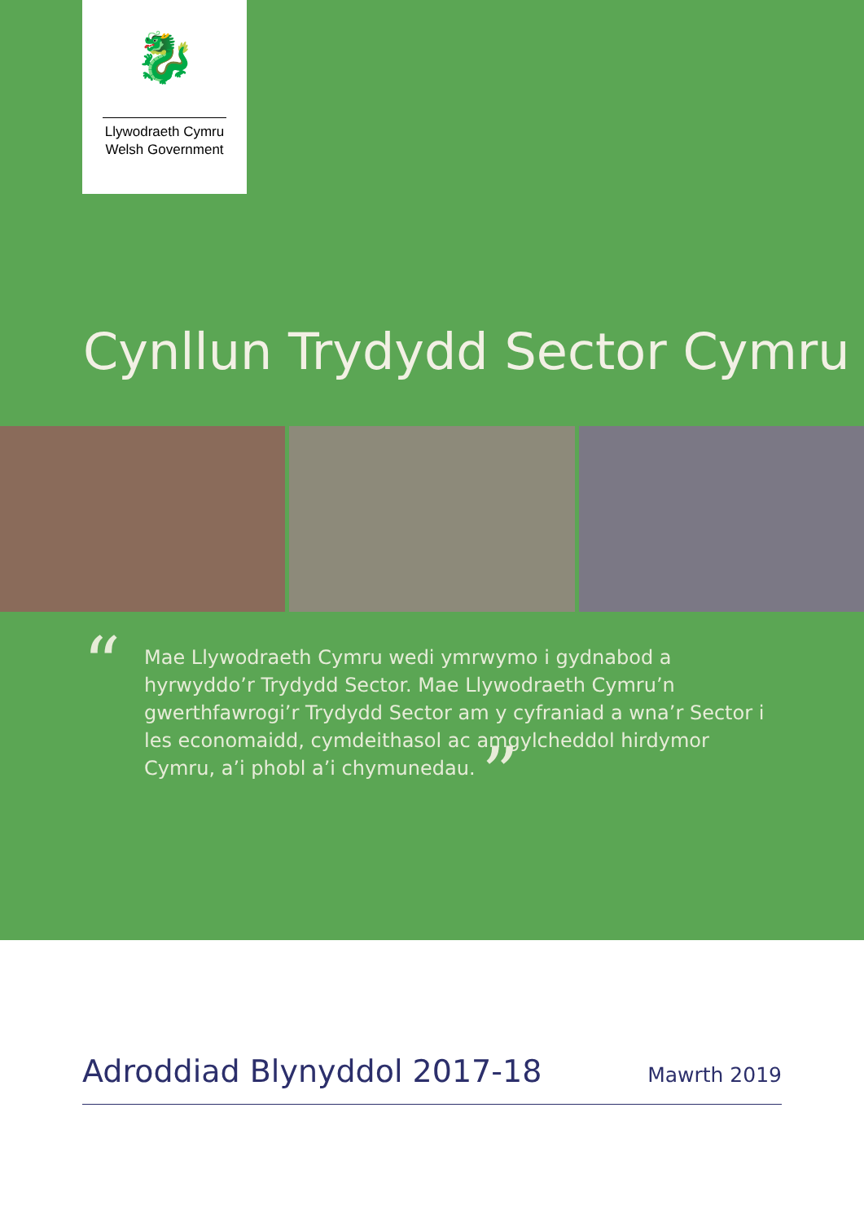🐉
Llywodraeth Cymru
Welsh Government
Cynllun Trydydd Sector Cymru
“
Mae Llywodraeth Cymru wedi ymrwymo i gydnabod a hyrwyddo’r Trydydd Sector. Mae Llywodraeth Cymru’n gwerthfawrogi’r Trydydd Sector am y cyfraniad a wna’r Sector i les economaidd, cymdeithasol ac amgylcheddol hirdymor Cymru, a’i phobl a’i chymunedau. ”
Adroddiad Blynyddol 2017-18 Mawrth 2019